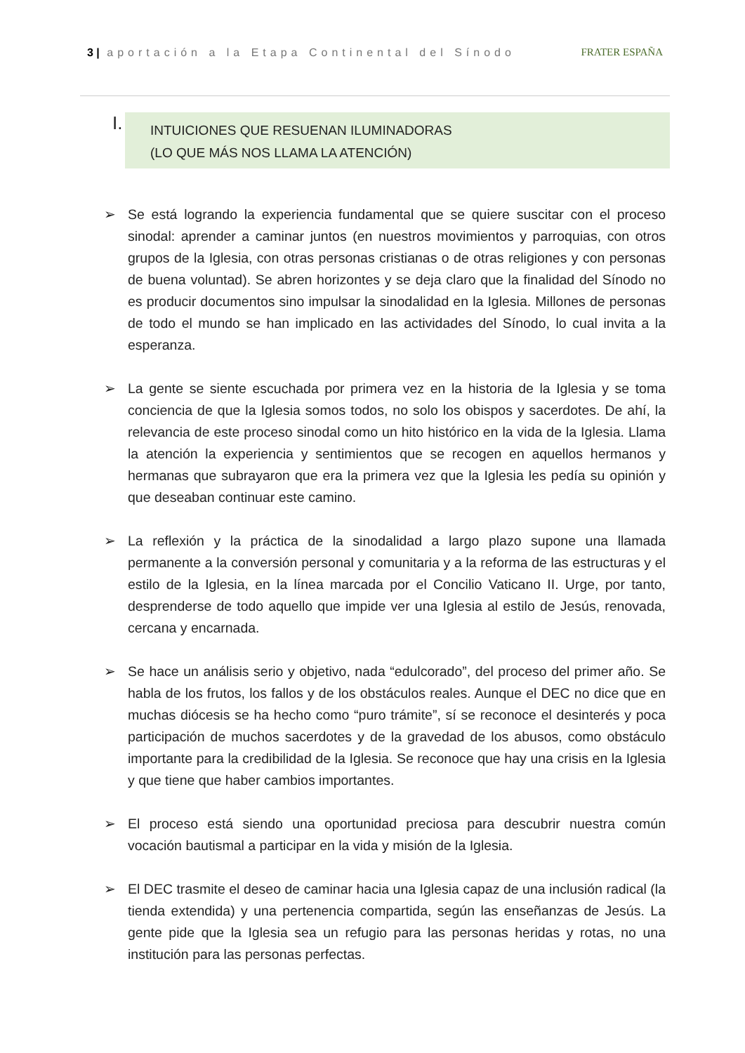3 | aportación a la Etapa Continental del Sínodo FRATER ESPAÑA
I.
INTUICIONES QUE RESUENAN ILUMINADORAS
(LO QUE MÁS NOS LLAMA LA ATENCIÓN)
➢ Se está logrando la experiencia fundamental que se quiere suscitar con el proceso sinodal: aprender a caminar juntos (en nuestros movimientos y parroquias, con otros grupos de la Iglesia, con otras personas cristianas o de otras religiones y con personas de buena voluntad). Se abren horizontes y se deja claro que la finalidad del Sínodo no es producir documentos sino impulsar la sinodalidad en la Iglesia. Millones de personas de todo el mundo se han implicado en las actividades del Sínodo, lo cual invita a la esperanza.
➢ La gente se siente escuchada por primera vez en la historia de la Iglesia y se toma conciencia de que la Iglesia somos todos, no solo los obispos y sacerdotes. De ahí, la relevancia de este proceso sinodal como un hito histórico en la vida de la Iglesia. Llama la atención la experiencia y sentimientos que se recogen en aquellos hermanos y hermanas que subrayaron que era la primera vez que la Iglesia les pedía su opinión y que deseaban continuar este camino.
➢ La reflexión y la práctica de la sinodalidad a largo plazo supone una llamada permanente a la conversión personal y comunitaria y a la reforma de las estructuras y el estilo de la Iglesia, en la línea marcada por el Concilio Vaticano II. Urge, por tanto, desprenderse de todo aquello que impide ver una Iglesia al estilo de Jesús, renovada, cercana y encarnada.
➢ Se hace un análisis serio y objetivo, nada “edulcorado”, del proceso del primer año. Se habla de los frutos, los fallos y de los obstáculos reales. Aunque el DEC no dice que en muchas diócesis se ha hecho como “puro trámite”, sí se reconoce el desinterés y poca participación de muchos sacerdotes y de la gravedad de los abusos, como obstáculo importante para la credibilidad de la Iglesia. Se reconoce que hay una crisis en la Iglesia y que tiene que haber cambios importantes.
➢ El proceso está siendo una oportunidad preciosa para descubrir nuestra común vocación bautismal a participar en la vida y misión de la Iglesia.
➢ El DEC trasmite el deseo de caminar hacia una Iglesia capaz de una inclusión radical (la tienda extendida) y una pertenencia compartida, según las enseñanzas de Jesús. La gente pide que la Iglesia sea un refugio para las personas heridas y rotas, no una institución para las personas perfectas.